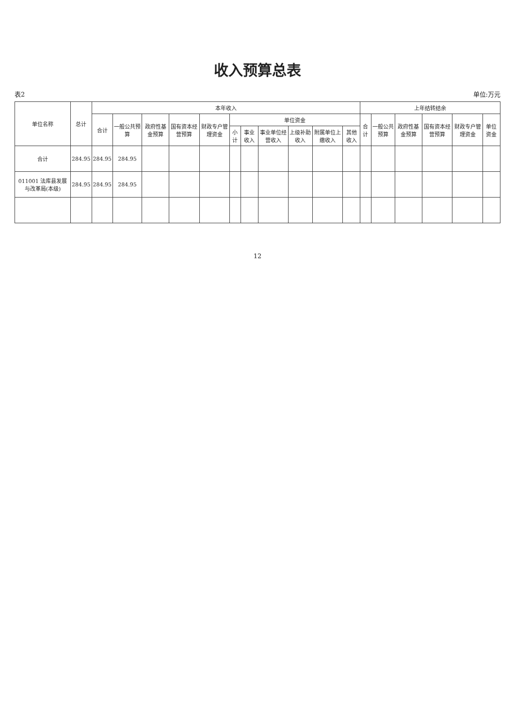收入预算总表
表2 单位:万元
| 单位名称 | 总计 | 本年收入 | | | | | | | | | | | 上年结转结余 | | | | | |
| --- | --- | --- | --- | --- | --- | --- | --- | --- | --- | --- | --- | --- | --- | --- | --- | --- | --- | --- |
| | | 合计 | 一般公共预算 | 政府性基金预算 | 国有资本经营预算 | 财政专户管理资金 | 单位资金 | | | | | | 合计 | 一般公共预算 | 政府性基金预算 | 国有资本经营预算 | 财政专户管理资金 | 单位资金 |
| | | | | | | | 小计 | 事业收入 | 事业单位经营收入 | 上级补助收入 | 附属单位上缴收入 | 其他收入 | | | | | | |
| 合计 | 284.95 | 284.95 | 284.95 | | | | | | | | | | | | | | | |
| 011001 法库县发展与改革局(本级) | 284.95 | 284.95 | 284.95 | | | | | | | | | | | | | | | |
12